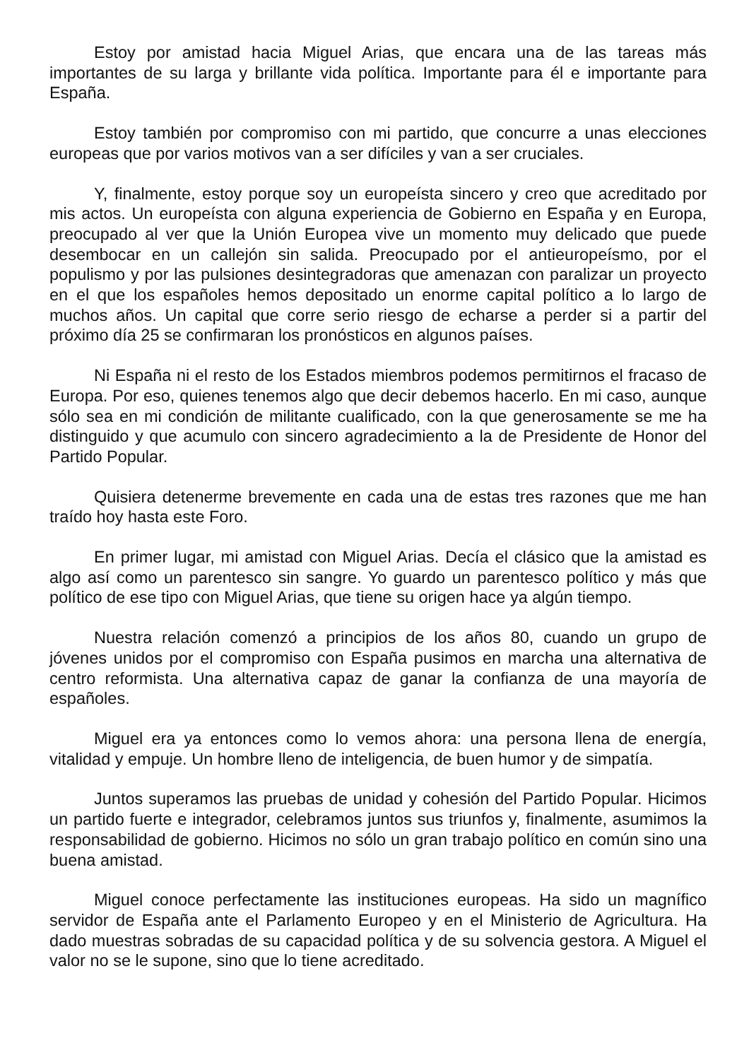Estoy por amistad hacia Miguel Arias, que encara una de las tareas más importantes de su larga y brillante vida política. Importante para él e importante para España.
Estoy también por compromiso con mi partido, que concurre a unas elecciones europeas que por varios motivos van a ser difíciles y van a ser cruciales.
Y, finalmente, estoy porque soy un europeísta sincero y creo que acreditado por mis actos. Un europeísta con alguna experiencia de Gobierno en España y en Europa, preocupado al ver que la Unión Europea vive un momento muy delicado que puede desembocar en un callejón sin salida. Preocupado por el antieuropeísmo, por el populismo y por las pulsiones desintegradoras que amenazan con paralizar un proyecto en el que los españoles hemos depositado un enorme capital político a lo largo de muchos años. Un capital que corre serio riesgo de echarse a perder si a partir del próximo día 25 se confirmaran los pronósticos en algunos países.
Ni España ni el resto de los Estados miembros podemos permitirnos el fracaso de Europa. Por eso, quienes tenemos algo que decir debemos hacerlo. En mi caso, aunque sólo sea en mi condición de militante cualificado, con la que generosamente se me ha distinguido y que acumulo con sincero agradecimiento a la de Presidente de Honor del Partido Popular.
Quisiera detenerme brevemente en cada una de estas tres razones que me han traído hoy hasta este Foro.
En primer lugar, mi amistad con Miguel Arias. Decía el clásico que la amistad es algo así como un parentesco sin sangre. Yo guardo un parentesco político y más que político de ese tipo con Miguel Arias, que tiene su origen hace ya algún tiempo.
Nuestra relación comenzó a principios de los años 80, cuando un grupo de jóvenes unidos por el compromiso con España pusimos en marcha una alternativa de centro reformista. Una alternativa capaz de ganar la confianza de una mayoría de españoles.
Miguel era ya entonces como lo vemos ahora: una persona llena de energía, vitalidad y empuje. Un hombre lleno de inteligencia, de buen humor y de simpatía.
Juntos superamos las pruebas de unidad y cohesión del Partido Popular. Hicimos un partido fuerte e integrador, celebramos juntos sus triunfos y, finalmente, asumimos la responsabilidad de gobierno. Hicimos no sólo un gran trabajo político en común sino una buena amistad.
Miguel conoce perfectamente las instituciones europeas. Ha sido un magnífico servidor de España ante el Parlamento Europeo y en el Ministerio de Agricultura. Ha dado muestras sobradas de su capacidad política y de su solvencia gestora. A Miguel el valor no se le supone, sino que lo tiene acreditado.